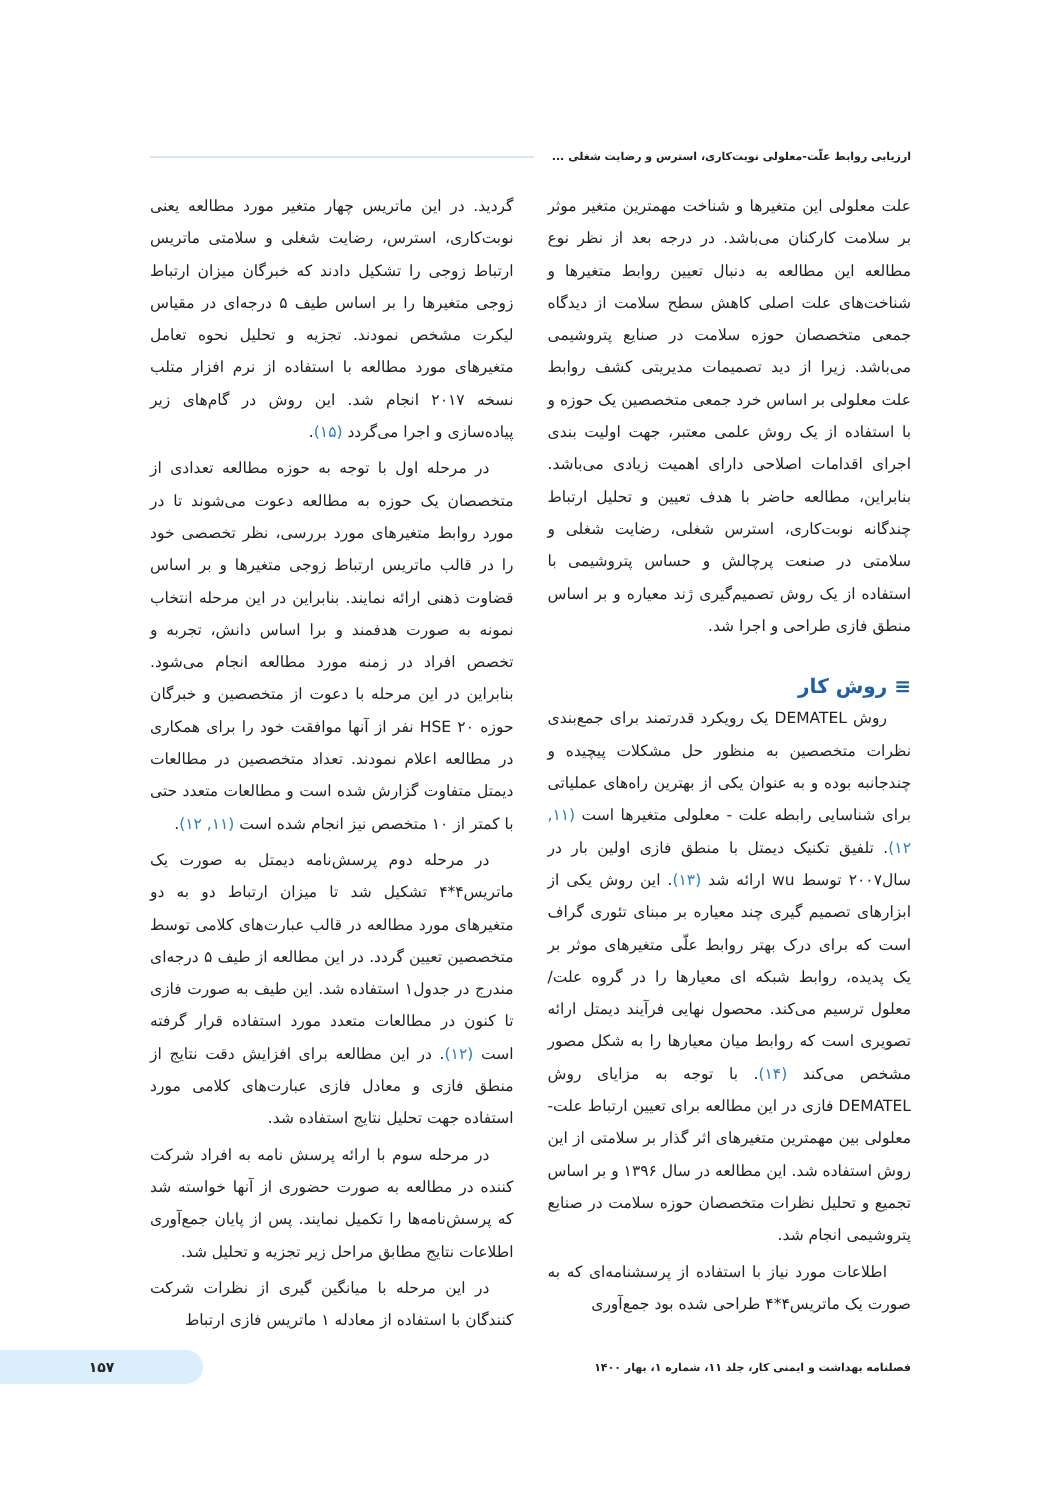ارزیابی روابط علّت-معلولی نوبت‌کاری، استرس و رضایت شغلی ...
علت معلولی این متغیرها و شناخت مهمترین متغیر موثر بر سلامت کارکنان می‌باشد. در درجه بعد از نظر نوع مطالعه این مطالعه به دنبال تعیین روابط متغیرها و شناخت‌های علت اصلی کاهش سطح سلامت از دیدگاه جمعی متخصصان حوزه سلامت در صنایع پتروشیمی می‌باشد. زیرا از دید تصمیمات مدیریتی کشف روابط علت معلولی بر اساس خرد جمعی متخصصین یک حوزه و با استفاده از یک روش علمی معتبر، جهت اولیت بندی اجرای اقدامات اصلاحی دارای اهمیت زیادی می‌باشد. بنابراین، مطالعه حاضر با هدف تعیین و تحلیل ارتباط چندگانه نوبت‌کاری، استرس شغلی، رضایت شغلی و سلامتی در صنعت پرچالش و حساس پتروشیمی با استفاده از یک روش تصمیم‌گیری ژند معیاره و بر اساس منطق فازی طراحی و اجرا شد.
≡ روش کار
روش DEMATEL یک رویکرد قدرتمند برای جمع‌بندی نظرات متخصصین به منظور حل مشکلات پیچیده و چندجانبه بوده و به عنوان یکی از بهترین راه‌های عملیاتی برای شناسایی رابطه علت - معلولی متغیرها است (۱۱, ۱۲). تلفیق تکنیک دیمتل با منطق فازی اولین بار در سال۲۰۰۷ توسط wu ارائه شد (۱۳). این روش یکی از ابزارهای تصمیم گیری چند معیاره بر مبنای تئوری گراف است که برای درک بهتر روابط علّی متغیرهای موثر بر یک پدیده، روابط شبکه ای معیارها را در گروه علت/معلول ترسیم می‌کند. محصول نهایی فرآیند دیمتل ارائه تصویری است که روابط میان معیارها را به شکل مصور مشخص می‌کند (۱۴). با توجه به مزایای روش DEMATEL فازی در این مطالعه برای تعیین ارتباط علت- معلولی بین مهمترین متغیرهای اثر گذار بر سلامتی از این روش استفاده شد. این مطالعه در سال ۱۳۹۶ و بر اساس تجمیع و تحلیل نظرات متخصصان حوزه سلامت در صنایع پتروشیمی انجام شد.
اطلاعات مورد نیاز با استفاده از پرسشنامه‌ای که به صورت یک ماتریس۴*۴ طراحی شده بود جمع‌آوری
گردید. در این ماتریس چهار متغیر مورد مطالعه یعنی نوبت‌کاری، استرس، رضایت شغلی و سلامتی ماتریس ارتباط زوجی را تشکیل دادند که خبرگان میزان ارتباط زوجی متغیرها را بر اساس طیف ۵ درجه‌ای در مقیاس لیکرت مشخص نمودند. تجزیه و تحلیل نحوه تعامل متغیرهای مورد مطالعه با استفاده از نرم افزار متلب نسخه ۲۰۱۷ انجام شد. این روش در گام‌های زیر پیاده‌سازی و اجرا می‌گردد (۱۵).
در مرحله اول با توجه به حوزه مطالعه تعدادی از متخصصان یک حوزه به مطالعه دعوت می‌شوند تا در مورد روابط متغیرهای مورد بررسی، نظر تخصصی خود را در قالب ماتریس ارتباط زوجی متغیرها و بر اساس قضاوت ذهنی ارائه نمایند. بنابراین در این مرحله انتخاب نمونه به صورت هدفمند و برا اساس دانش، تجربه و تخصص افراد در زمنه مورد مطالعه انجام می‌شود. بنابراین در این مرحله با دعوت از متخصصین و خبرگان حوزه HSE ۲۰ نفر از آنها موافقت خود را برای همکاری در مطالعه اعلام نمودند. تعداد متخصصین در مطالعات دیمتل متفاوت گزارش شده است و مطالعات متعدد حتی با کمتر از ۱۰ متخصص نیز انجام شده است (۱۱, ۱۲).
در مرحله دوم پرسش‌نامه دیمتل به صورت یک ماتریس۴*۴ تشکیل شد تا میزان ارتباط دو به دو متغیرهای مورد مطالعه در قالب عبارت‌های کلامی توسط متخصصین تعیین گردد. در این مطالعه از طیف ۵ درجه‌ای مندرج در جدول۱ استفاده شد. این طیف به صورت فازی تا کنون در مطالعات متعدد مورد استفاده قرار گرفته است (۱۲). در این مطالعه برای افزایش دقت نتایج از منطق فازی و معادل فازی عبارت‌های کلامی مورد استفاده جهت تحلیل نتایج استفاده شد.
در مرحله سوم با ارائه پرسش نامه به افراد شرکت کننده در مطالعه به صورت حضوری از آنها خواسته شد که پرسش‌نامه‌ها را تکمیل نمایند. پس از پایان جمع‌آوری اطلاعات نتایج مطابق مراحل زیر تجزیه و تحلیل شد.
در این مرحله با میانگین گیری از نظرات شرکت کنندگان با استفاده از معادله ۱ ماتریس فازی ارتباط
فصلنامه بهداشت و ایمنی کار، جلد ۱۱، شماره ۱، بهار ۱۴۰۰
۱۵۷